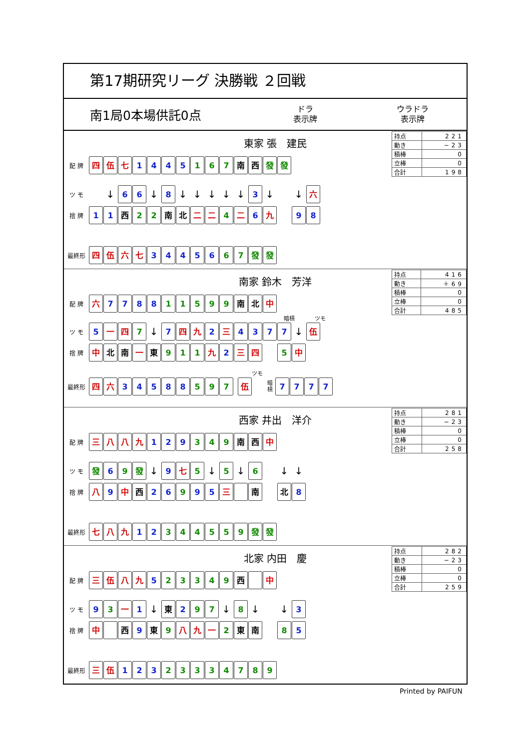第17期研究リーグ 決勝戦 ２回戦
南1局0本場供託0点
ドラ
表示牌
ウラドラ
表示牌
東家 張　建民
配 牌
四 伍 七 1 4 4 5 1 6 7 南 西 發 發
ツ モ
↓
6 6
↓
8
↓ ↓ ↓ ↓ ↓
3
↓ ↓
六
捨 牌
1 1 西 2 2 南 北 二 二 4 二 6 九 9 8
最終形
四 伍 六 七 3 4 4 5 6 6 7 發 發
| 持点 | 221 |
| 動き | −23 |
| 積棒 | 0 |
| 立棒 | 0 |
| 合計 | 198 |
南家 鈴木　芳洋
配 牌
六 7 7 8 8 1 1 5 9 9 南 北 中
暗槓 ツモ
ツ モ
5 一 四 7
↓
7 四 九 2 三 4 3 7 7
↓
伍
捨 牌
中 北 南 一 東 9 1 1 九 2 三 四 5 中
ツモ
最終形
四 六 3 4 5 8 8 5 9 7 伍
暗
槓
7 7 7 7
| 持点 | 416 |
| 動き | ＋69 |
| 積棒 | 0 |
| 立棒 | 0 |
| 合計 | 485 |
西家 井出　洋介
配 牌
三 八 八 九 1 2 9 3 4 9 南 西 中
ツ モ
發 6 9 發
↓
9 七 5
↓
5
↓
6
↓ ↓
捨 牌
八 9 中 西 2 6 9 9 5 三 南 北 8
最終形
七 八 九 1 2 3 4 4 5 5 9 發 發
| 持点 | 281 |
| 動き | −23 |
| 積棒 | 0 |
| 立棒 | 0 |
| 合計 | 258 |
北家 内田　慶
配 牌
三 伍 八 九 5 2 3 3 4 9 西 中
ツ モ
9 3 一 1
↓
東 2 9 7
↓
8
↓ ↓
3
捨 牌
中 西 9 東 9 八 九 一 2 東 南 8 5
最終形
三 伍 1 2 3 2 3 3 3 4 7 8 9
| 持点 | 282 |
| 動き | −23 |
| 積棒 | 0 |
| 立棒 | 0 |
| 合計 | 259 |
Printed by PAIFUN